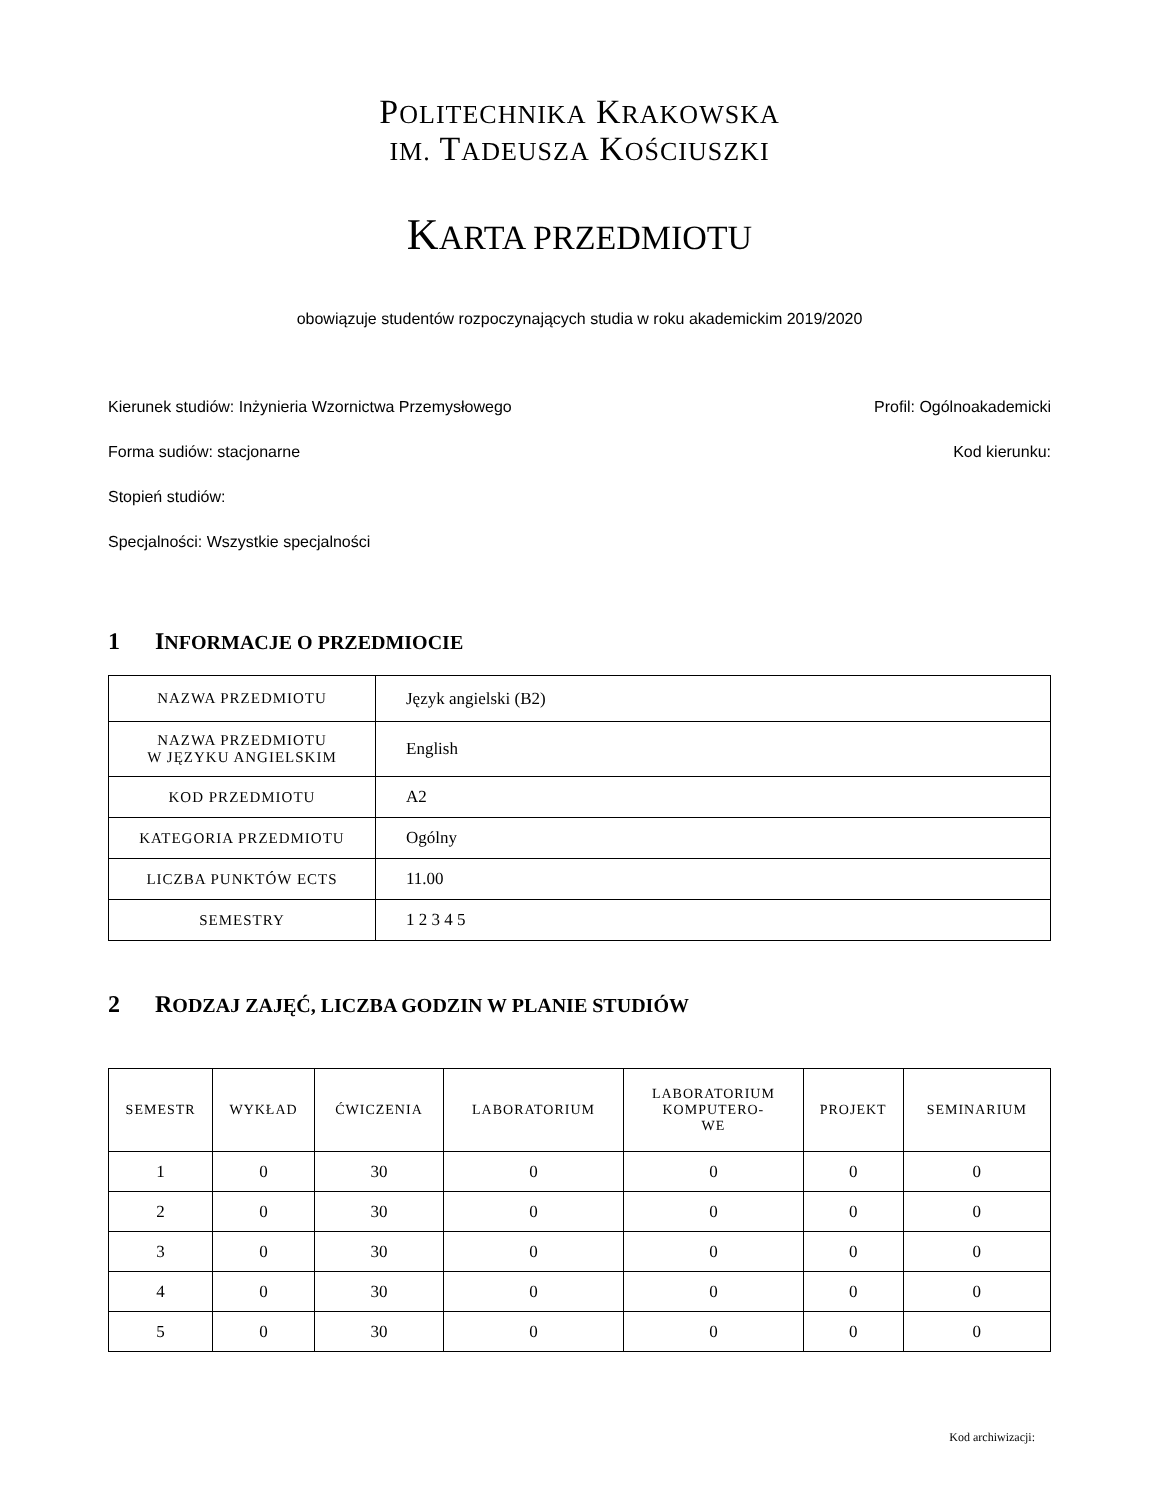POLITECHNIKA KRAKOWSKA
IM. TADEUSZA KOŚCIUSZKI
KARTA PRZEDMIOTU
obowiązuje studentów rozpoczynających studia w roku akademickim 2019/2020
Kierunek studiów: Inżynieria Wzornictwa Przemysłowego Profil: Ogólnoakademicki
Forma sudiów: stacjonarne Kod kierunku:
Stopień studiów:
Specjalności: Wszystkie specjalności
1 INFORMACJE O PRZEDMIOCIE
| NAZWA PRZEDMIOTU | Język angielski (B2) |
| NAZWA PRZEDMIOTU W JĘZYKU ANGIELSKIM | English |
| KOD PRZEDMIOTU | A2 |
| KATEGORIA PRZEDMIOTU | Ogólny |
| LICZBA PUNKTÓW ECTS | 11.00 |
| SEMESTRY | 1 2 3 4 5 |
2 RODZAJ ZAJĘĆ, LICZBA GODZIN W PLANIE STUDIÓW
| SEMESTR | WYKŁAD | ĆWICZENIA | LABORATORIUM | LABORATORIUM KOMPUTERO- WE | PROJEKT | SEMINARIUM |
| --- | --- | --- | --- | --- | --- | --- |
| 1 | 0 | 30 | 0 | 0 | 0 | 0 |
| 2 | 0 | 30 | 0 | 0 | 0 | 0 |
| 3 | 0 | 30 | 0 | 0 | 0 | 0 |
| 4 | 0 | 30 | 0 | 0 | 0 | 0 |
| 5 | 0 | 30 | 0 | 0 | 0 | 0 |
Kod archiwizacji: